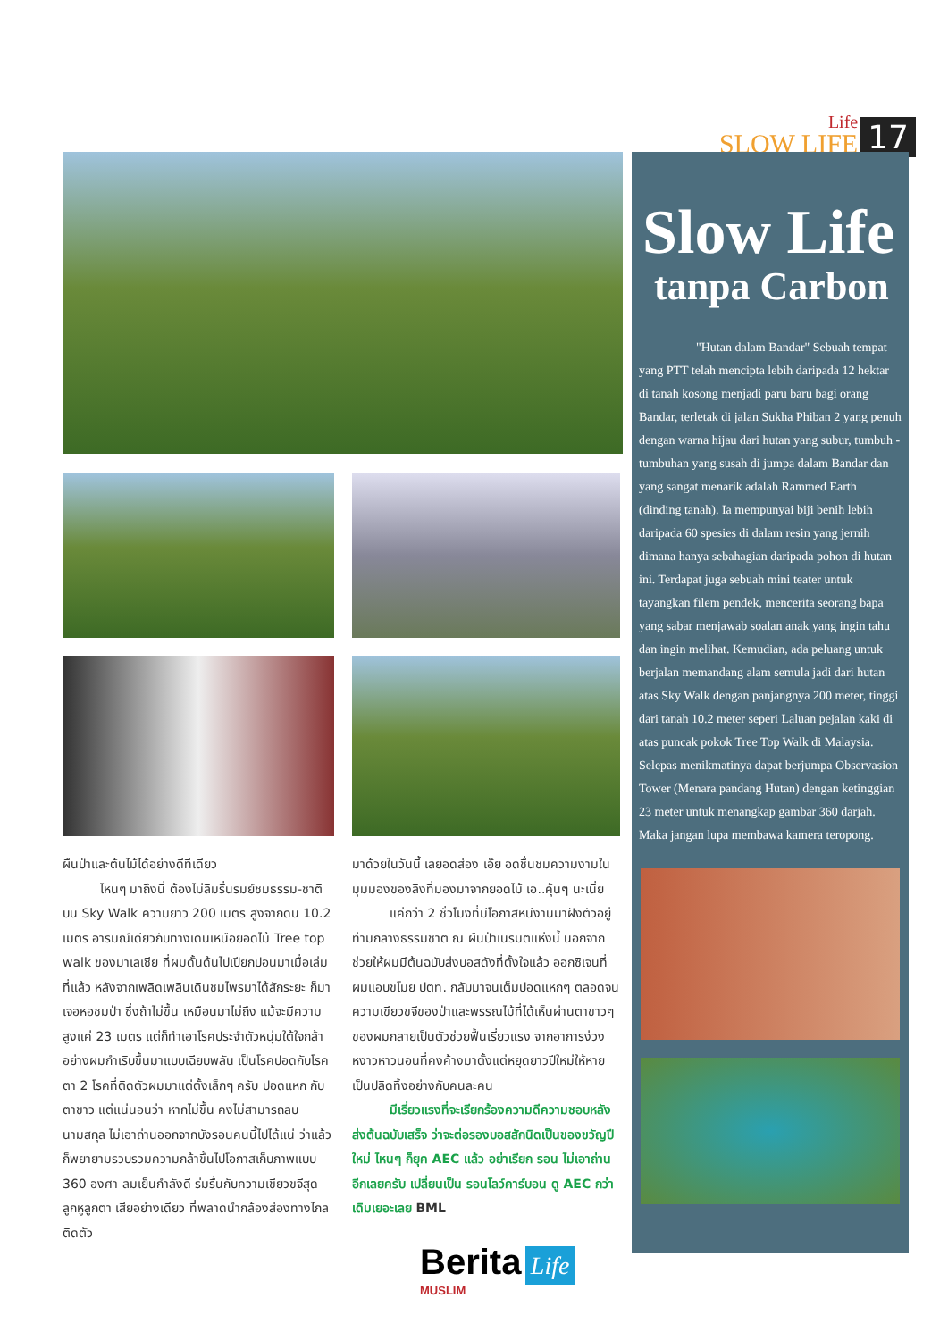Life
SLOW LIFE
17
ผืนป่าและต้นไม้ได้อย่างดีทีเดียว
   ไหนๆ มาถึงนี่ ต้องไม่ลืมรื่นรมย์ชมธรรม-ชาติบน Sky Walk ความยาว 200 เมตร สูงจากดิน 10.2 เมตร อารมณ์เดียวกับทางเดินเหนือยอดไม้ Tree top walk ของมาเลเซีย ที่ผมดั้นด้นไปเปียกปอนมาเมื่อเล่มที่แล้ว หลังจากเพลิดเพลินเดินชมไพรมาได้สักระยะ ก็มาเจอหอชมป่า ซึ่งถ้าไม่ขึ้น เหมือนมาไม่ถึง แม้จะมีความสูงแค่ 23 เมตร แต่ก็ทำเอาโรคประจำตัวหนุ่มใต้ใจกล้าอย่างผมกำเริบขึ้นมาแบบเฉียบพลัน เป็นโรคปอดกับโรคตา 2 โรคที่ติดตัวผมมาแต่ตั้งเล็กๆ ครับ ปอดแหก กับตาขาว แต่แน่นอนว่า หากไม่ขึ้น คงไม่สามารถลบนามสกุล ไม่เอาถ่านออกจากบังรอนคนนี้ไปได้แน่ ว่าแล้วก็พยายามรวบรวมความกล้าขึ้นไปโอกาสเก็บภาพแบบ 360 องศา ลมเย็นกำลังดี ร่มรื่นกับความเขียวขจีสุดลูกหูลูกตา เสียอย่างเดียว ที่พลาดนำกล้องส่องทางไกลติดตัว
มาด้วยในวันนี้ เลยอดส่อง เอ๊ย อดชื่นชมความงามในมุมมองของลิงที่มองมาจากยอดไม้ เอ..คุ้นๆ นะเนี่ย
   แค่กว่า 2 ชั่วโมงที่มีโอกาสหนีงานมาฝังตัวอยู่ท่ามกลางธรรมชาติ ณ ผืนป่าเนรมิตแห่งนี้ นอกจากช่วยให้ผมมีต้นฉบับส่งบอสดังที่ตั้งใจแล้ว ออกซิเจนที่ผมแอบขโมย ปตท. กลับมาจนเต็มปอดแหกๆ ตลอดจนความเขียวขจีของป่าและพรรณไม้ที่ได้เห็นผ่านตาขาวๆ ของผมกลายเป็นตัวช่วยฟื้นเรี่ยวแรง จากอาการง่วงหงาวหาวนอนที่คงค้างมาตั้งแต่หยุดยาวปีใหม่ให้หายเป็นปลิดทิ้งอย่างกับคนละคน
   มีเรี่ยวแรงที่จะเรียกร้องความดีความชอบหลังส่งต้นฉบับเสร็จ ว่าจะต่อรองบอสสักนิดเป็นของขวัญปีใหม่ ไหนๆ ก็ยุค AEC แล้ว อย่าเรียก รอน ไม่เอาถ่าน อีกเลยครับ เปลี่ยนเป็น รอนโลว์คาร์บอน ดู AEC กว่าเดิมเยอะเลย BML
Slow Life
tanpa Carbon
"Hutan dalam Bandar" Sebuah tempat yang PTT telah mencipta lebih daripada 12 hektar di tanah kosong menjadi paru baru bagi orang Bandar, terletak di jalan Sukha Phiban 2 yang penuh dengan warna hijau dari hutan yang subur, tumbuh - tumbuhan yang susah di jumpa dalam Bandar dan yang sangat menarik adalah Rammed Earth (dinding tanah). Ia mempunyai biji benih lebih daripada 60 spesies di dalam resin yang jernih dimana hanya sebahagian daripada pohon di hutan ini. Terdapat juga sebuah mini teater untuk tayangkan filem pendek, mencerita seorang bapa yang sabar menjawab soalan anak yang ingin tahu dan ingin melihat. Kemudian, ada peluang untuk berjalan memandang alam semula jadi dari hutan atas Sky Walk dengan panjangnya 200 meter, tinggi dari tanah 10.2 meter seperi Laluan pejalan kaki di atas puncak pokok Tree Top Walk di Malaysia. Selepas menikmatinya dapat berjumpa Observasion Tower (Menara pandang Hutan) dengan ketinggian 23 meter untuk menangkap gambar 360 darjah. Maka jangan lupa membawa kamera teropong.
Berita Life
MUSLIM